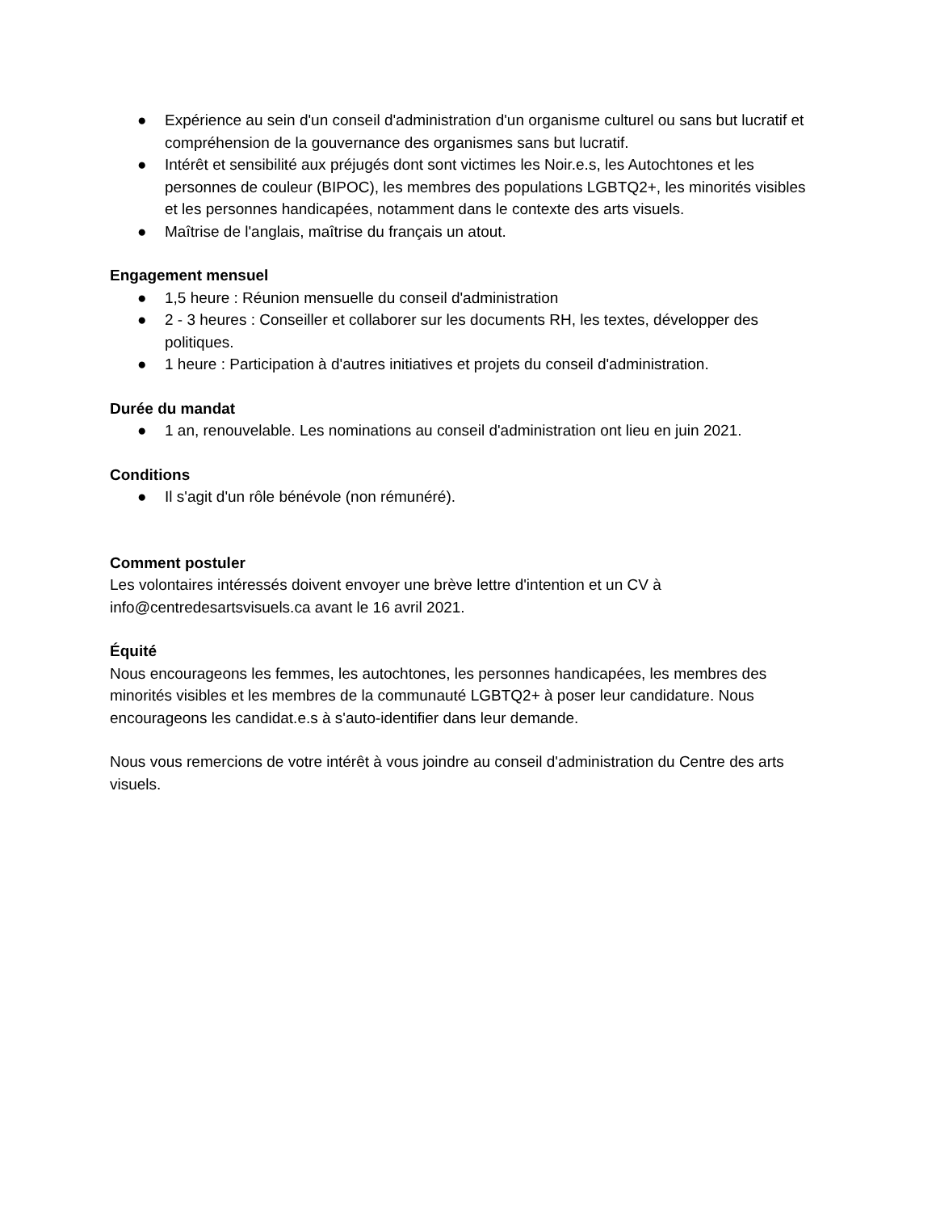● Expérience au sein d'un conseil d'administration d'un organisme culturel ou sans but lucratif et compréhension de la gouvernance des organismes sans but lucratif.
● Intérêt et sensibilité aux préjugés dont sont victimes les Noir.e.s, les Autochtones et les personnes de couleur (BIPOC), les membres des populations LGBTQ2+, les minorités visibles et les personnes handicapées, notamment dans le contexte des arts visuels.
● Maîtrise de l'anglais, maîtrise du français un atout.
Engagement mensuel
● 1,5 heure : Réunion mensuelle du conseil d'administration
● 2 - 3 heures : Conseiller et collaborer sur les documents RH, les textes, développer des politiques.
● 1 heure : Participation à d'autres initiatives et projets du conseil d'administration.
Durée du mandat
● 1 an, renouvelable. Les nominations au conseil d'administration ont lieu en juin 2021.
Conditions
● Il s'agit d'un rôle bénévole (non rémunéré).
Comment postuler
Les volontaires intéressés doivent envoyer une brève lettre d'intention et un CV à info@centredesartsvisuels.ca avant le 16 avril 2021.
Équité
Nous encourageons les femmes, les autochtones, les personnes handicapées, les membres des minorités visibles et les membres de la communauté LGBTQ2+ à poser leur candidature. Nous encourageons les candidat.e.s à s'auto-identifier dans leur demande.
Nous vous remercions de votre intérêt à vous joindre au conseil d'administration du Centre des arts visuels.